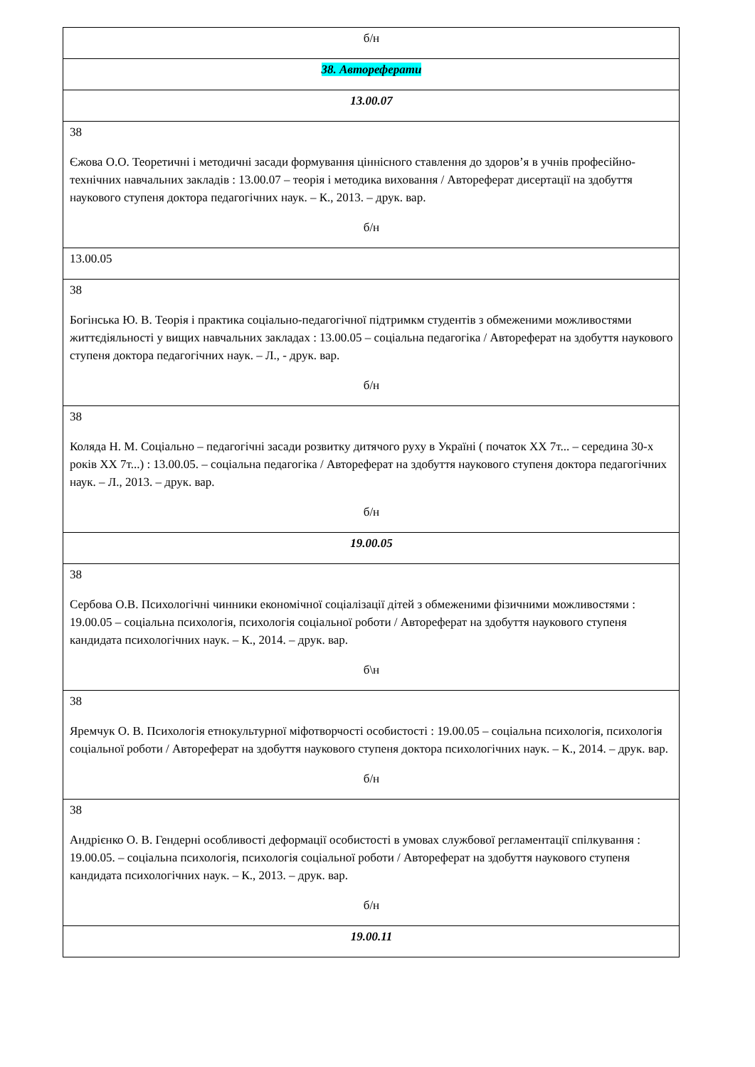| б/н |
| 38. Автореферати |
| 13.00.07 |
| 38 Єжова О.О. Теоретичні і методичні засади формування ціннісного ставлення до здоров’я в учнів професійно-технічних навчальних закладів : 13.00.07 – теорія і методика виховання / Автореферат дисертації на здобуття наукового ступеня доктора педагогічних наук. – К., 2013. – друк. вар. б/н |
| 13.00.05 |
| 38 Богінська Ю. В. Теорія і практика соціально-педагогічної підтримкм студентів з обмеженими можливостями життєдіяльності у вищих навчальних закладах : 13.00.05 – соціальна педагогіка / Автореферат на здобуття наукового ступеня доктора педагогічних наук. – Л., - друк. вар. б/н |
| 38 Коляда Н. М. Соціально – педагогічні засади розвитку дитячого руху в Україні ( початок ХХ 7т... – середина 30-х років ХХ 7т...) : 13.00.05. – соціальна педагогіка / Автореферат на здобуття наукового ступеня доктора педагогічних наук. – Л., 2013. – друк. вар. б/н |
| 19.00.05 |
| 38 Сербова О.В. Психологічні чинники економічної соціалізації дітей з обмеженими фізичними можливостями : 19.00.05 – соціальна психологія, психологія соціальної роботи / Автореферат на здобуття наукового ступеня кандидата психологічних наук. – К., 2014. – друк. вар. б\н |
| 38 Яремчук О. В. Психологія етнокультурної міфотворчості особистості : 19.00.05 – соціальна психологія, психологія соціальної роботи / Автореферат на здобуття наукового ступеня доктора психологічних наук. – К., 2014. – друк. вар. б/н |
| 38 Андрієнко О. В. Гендерні особливості деформації особистості в умовах службової регламентації спілкування : 19.00.05. – соціальна психологія, психологія соціальної роботи / Автореферат на здобуття наукового ступеня кандидата психологічних наук. – К., 2013. – друк. вар. б/н |
| 19.00.11 |